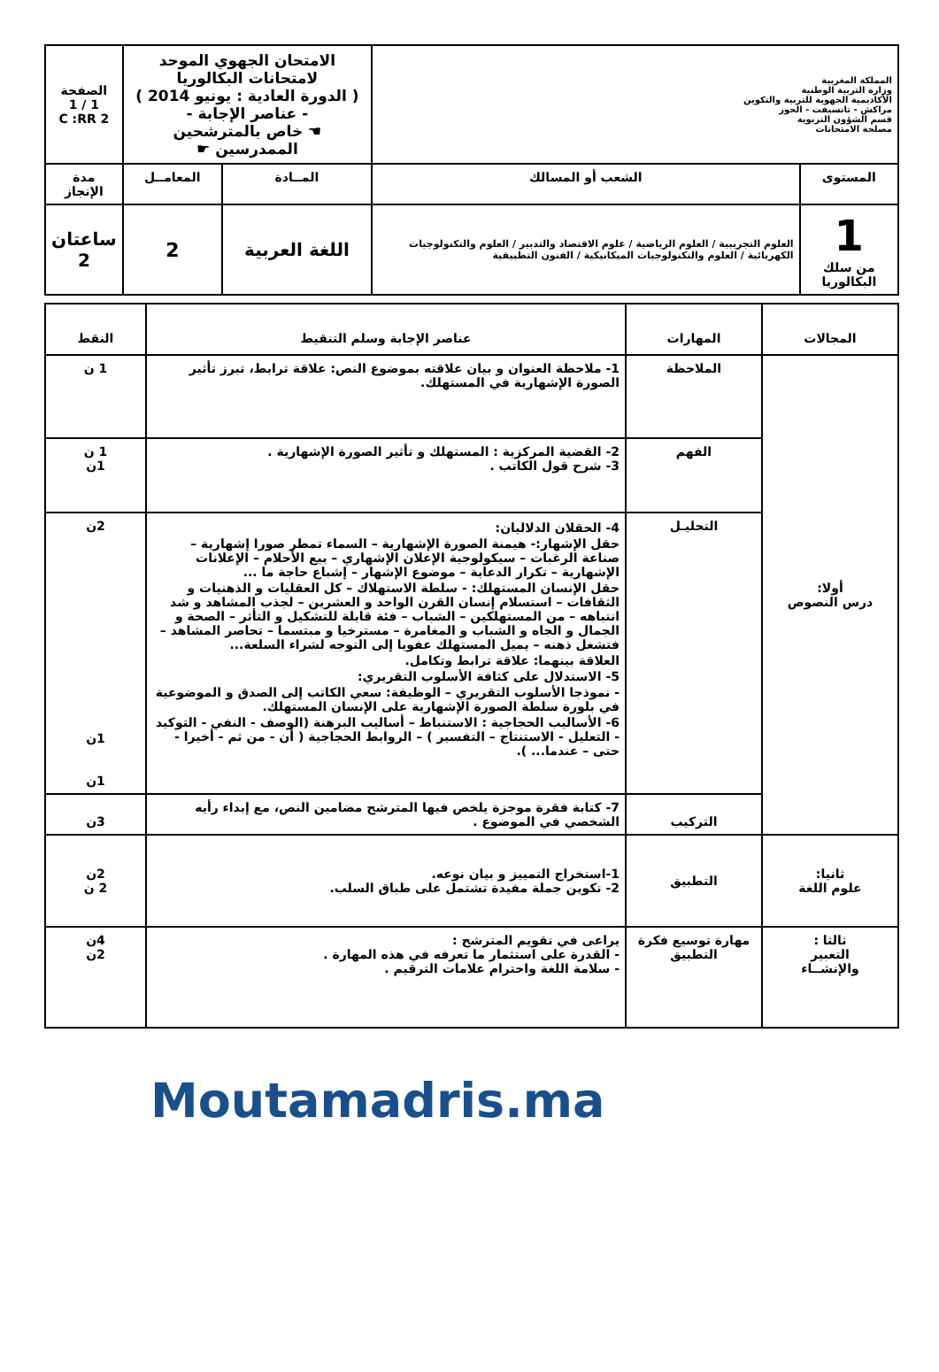| المملكة المغربية وزارة التربية الوطنية الأكاديمية الجهوية للتربية والتكوين مراكش - تانسيفت - الحوز قسم الشؤون التربوية مصلحة الامتحانات | | الامتحان الجهوي الموحد لامتحانات البكالوريا ( الدورة العادية : يونيو 2014 ) - عناصر الإجابة - ☚ خاص بالمترشحين الممدرسين ☛ | | الصفحة 1 / 1 C :RR 2 |
| المستوى | الشعب أو المسالك | المــادة | المعامــل | مدة الإنجاز |
| 1 من سلك البكالوريا | العلوم التجريبية / العلوم الرياضية / علوم الاقتصاد والتدبير / العلوم والتكنولوجيات الكهربائية / العلوم والتكنولوجيات الميكانيكية / الفنون التطبيقية | اللغة العربية | 2 | ساعتان 2 |
| المجالات | المهارات | عناصر الإجابة وسلم التنقيط | النقط |
| --- | --- | --- | --- |
| أولا: درس النصوص | الملاحظة | 1- ملاحظة العنوان و بيان علاقته بموضوع النص: علاقة ترابط، تبرز تأثير الصورة الإشهارية في المستهلك. | 1 ن |
| | الفهم | 2- القضية المركزية : المستهلك و تأثير الصورة الإشهارية . 3- شرح قول الكاتب . | 1 ن 1ن |
| | التحليـل | 4- الحقلان الدلاليان: حقل الإشهار:- هيمنة الصورة الإشهارية – السماء تمطر صورا إشهارية – صناعة الرغبات – سيكولوجية الإعلان الإشهاري – بيع الأحلام – الإعلانات الإشهارية – تكرار الدعاية – موضوع الإشهار – إشباع حاجة ما ... حقل الإنسان المستهلك: - سلطة الاستهلاك – كل العقليات و الذهنيات و الثقافات – استسلام إنسان القرن الواحد و العشرين – لجذب المشاهد و شد انتباهه – من المستهلكين – الشباب – فئة قابلة للتشكيل و التأثر – الصحة و الجمال و الجاه و الشباب و المغامرة – مسترخيا و مبتسما – تحاصر المشاهد – فتشغل ذهنه – يميل المستهلك عفويا إلى التوجه لشراء السلعة... العلاقة بينهما: علاقة ترابط وتكامل. 5- الاستدلال على كثافة الأسلوب التقريري: - نموذجا الأسلوب التقريري – الوظيفة: سعي الكاتب إلى الصدق و الموضوعية في بلورة سلطة الصورة الإشهارية على الإنسان المستهلك. 6- الأساليب الحجاجية : الاستنباط – أساليب البرهنة (الوصف - النفي - التوكيد - التعليل - الاستنتاج – التفسير ) – الروابط الحجاجية ( أن - من ثم - أخيرا - حتى – عندما... ). | 2ن 1ن 1ن |
| | التركيب | 7- كتابة فقرة موجزة يلخص فيها المترشح مضامين النص، مع إبداء رأيه الشخصي في الموضوع . | 3ن |
| ثانيا: علوم اللغة | التطبيق | 1-استخراج التمييز و بيان نوعه. 2- تكوين جملة مفيدة تشتمل على طباق السلب. | 2ن 2 ن |
| ثالثا : التعبير والإنشــاء | مهارة توسيع فكرة التطبيق | يراعى في تقويم المترشح : - القدرة على استثمار ما تعرفه في هذه المهارة . - سلامة اللغة واحترام علامات الترقيم . | 4ن 2ن |
Moutamadris.ma